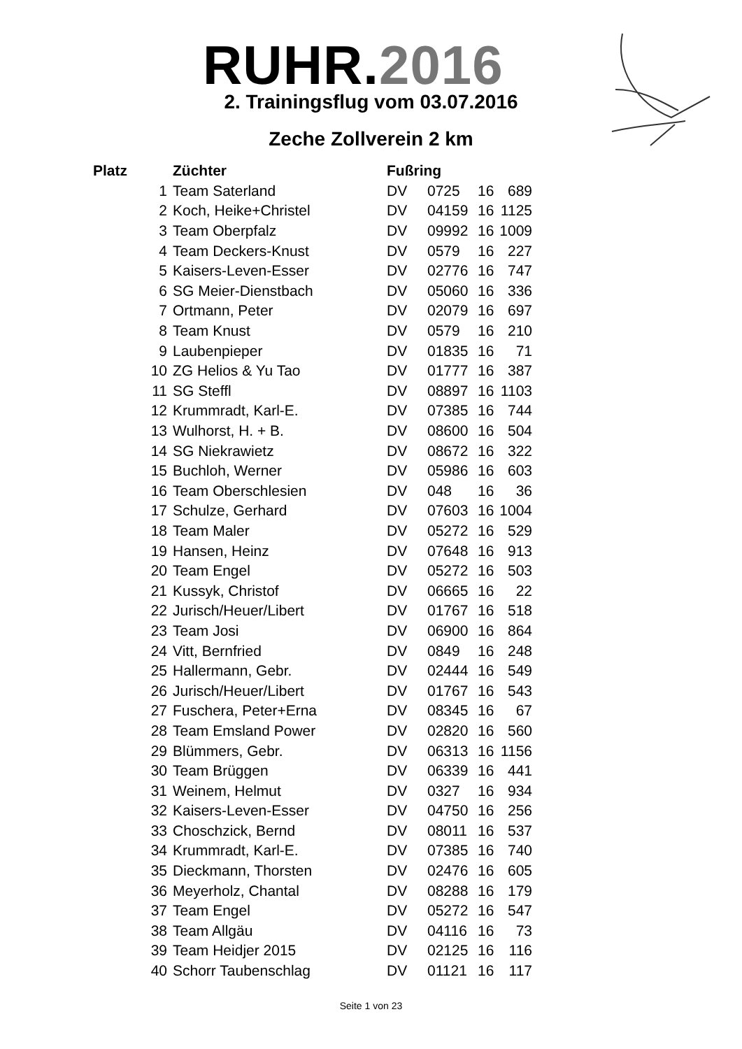RUHR.2016
2. Trainingsflug vom 03.07.2016
Zeche Zollverein 2 km
| Platz | Züchter | Fußring | | | |
| --- | --- | --- | --- | --- | --- |
| 1 | Team Saterland | DV | 0725 | 16 | 689 |
| 2 | Koch, Heike+Christel | DV | 04159 | 16 | 1125 |
| 3 | Team Oberpfalz | DV | 09992 | 16 | 1009 |
| 4 | Team Deckers-Knust | DV | 0579 | 16 | 227 |
| 5 | Kaisers-Leven-Esser | DV | 02776 | 16 | 747 |
| 6 | SG Meier-Dienstbach | DV | 05060 | 16 | 336 |
| 7 | Ortmann, Peter | DV | 02079 | 16 | 697 |
| 8 | Team Knust | DV | 0579 | 16 | 210 |
| 9 | Laubenpieper | DV | 01835 | 16 | 71 |
| 10 | ZG Helios & Yu Tao | DV | 01777 | 16 | 387 |
| 11 | SG Steffl | DV | 08897 | 16 | 1103 |
| 12 | Krummradt, Karl-E. | DV | 07385 | 16 | 744 |
| 13 | Wulhorst, H. + B. | DV | 08600 | 16 | 504 |
| 14 | SG Niekrawietz | DV | 08672 | 16 | 322 |
| 15 | Buchloh, Werner | DV | 05986 | 16 | 603 |
| 16 | Team Oberschlesien | DV | 048 | 16 | 36 |
| 17 | Schulze, Gerhard | DV | 07603 | 16 | 1004 |
| 18 | Team Maler | DV | 05272 | 16 | 529 |
| 19 | Hansen, Heinz | DV | 07648 | 16 | 913 |
| 20 | Team Engel | DV | 05272 | 16 | 503 |
| 21 | Kussyk, Christof | DV | 06665 | 16 | 22 |
| 22 | Jurisch/Heuer/Libert | DV | 01767 | 16 | 518 |
| 23 | Team Josi | DV | 06900 | 16 | 864 |
| 24 | Vitt, Bernfried | DV | 0849 | 16 | 248 |
| 25 | Hallermann, Gebr. | DV | 02444 | 16 | 549 |
| 26 | Jurisch/Heuer/Libert | DV | 01767 | 16 | 543 |
| 27 | Fuschera, Peter+Erna | DV | 08345 | 16 | 67 |
| 28 | Team Emsland Power | DV | 02820 | 16 | 560 |
| 29 | Blümmers, Gebr. | DV | 06313 | 16 | 1156 |
| 30 | Team Brüggen | DV | 06339 | 16 | 441 |
| 31 | Weinem, Helmut | DV | 0327 | 16 | 934 |
| 32 | Kaisers-Leven-Esser | DV | 04750 | 16 | 256 |
| 33 | Choschzick, Bernd | DV | 08011 | 16 | 537 |
| 34 | Krummradt, Karl-E. | DV | 07385 | 16 | 740 |
| 35 | Dieckmann, Thorsten | DV | 02476 | 16 | 605 |
| 36 | Meyerholz, Chantal | DV | 08288 | 16 | 179 |
| 37 | Team Engel | DV | 05272 | 16 | 547 |
| 38 | Team Allgäu | DV | 04116 | 16 | 73 |
| 39 | Team Heidjer 2015 | DV | 02125 | 16 | 116 |
| 40 | Schorr Taubenschlag | DV | 01121 | 16 | 117 |
Seite 1 von 23